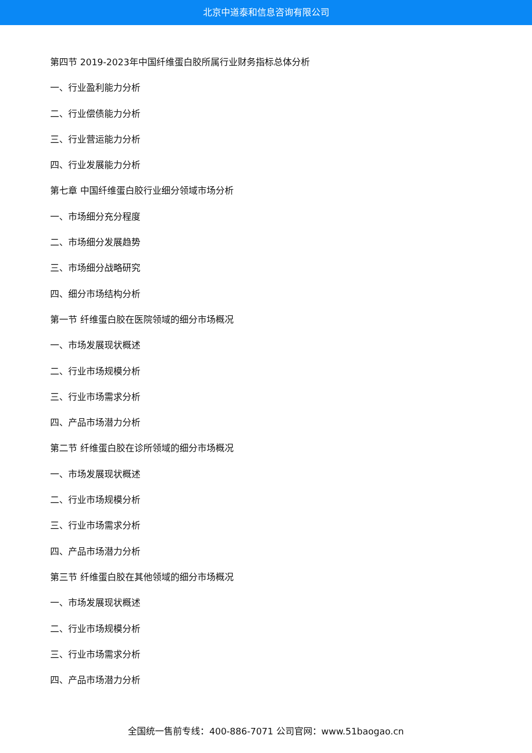北京中道泰和信息咨询有限公司
第四节 2019-2023年中国纤维蛋白胶所属行业财务指标总体分析
一、行业盈利能力分析
二、行业偿债能力分析
三、行业营运能力分析
四、行业发展能力分析
第七章 中国纤维蛋白胶行业细分领域市场分析
一、市场细分充分程度
二、市场细分发展趋势
三、市场细分战略研究
四、细分市场结构分析
第一节 纤维蛋白胶在医院领域的细分市场概况
一、市场发展现状概述
二、行业市场规模分析
三、行业市场需求分析
四、产品市场潜力分析
第二节 纤维蛋白胶在诊所领域的细分市场概况
一、市场发展现状概述
二、行业市场规模分析
三、行业市场需求分析
四、产品市场潜力分析
第三节 纤维蛋白胶在其他领域的细分市场概况
一、市场发展现状概述
二、行业市场规模分析
三、行业市场需求分析
四、产品市场潜力分析
全国统一售前专线：400-886-7071 公司官网：www.51baogao.cn